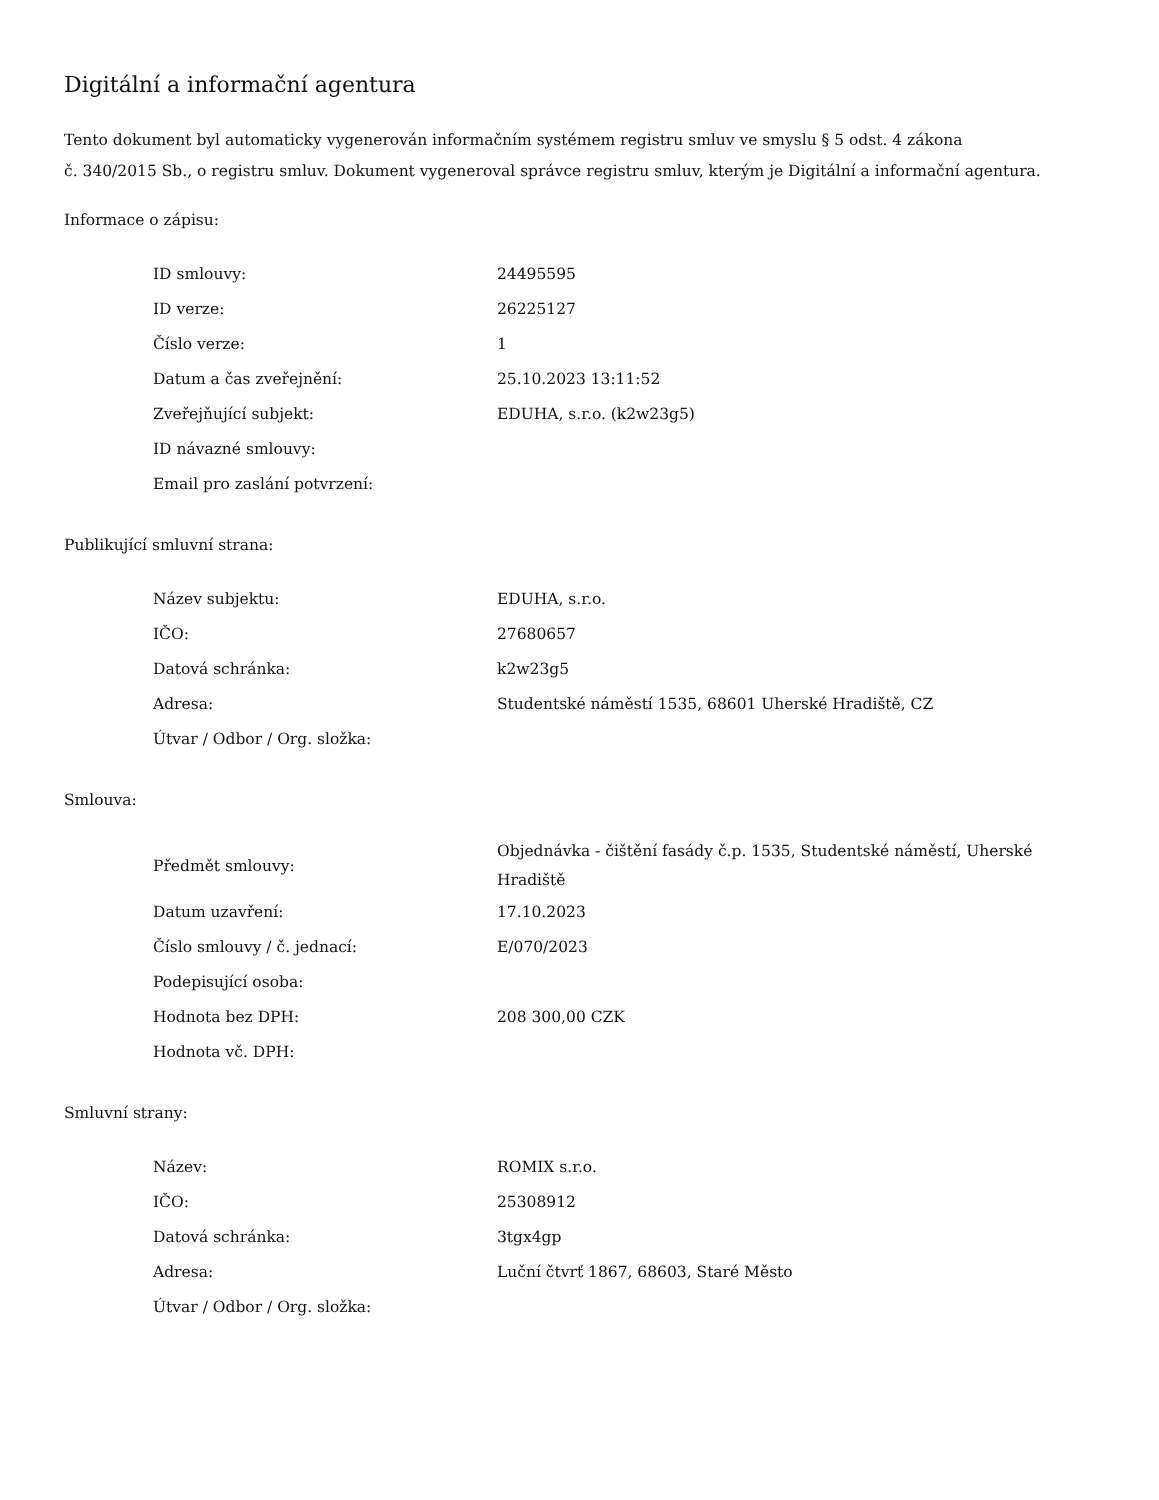Digitální a informační agentura
Tento dokument byl automaticky vygenerován informačním systémem registru smluv ve smyslu § 5 odst. 4 zákona
č. 340/2015 Sb., o registru smluv. Dokument vygeneroval správce registru smluv, kterým je Digitální a informační agentura.
Informace o zápisu:
| ID smlouvy: | 24495595 |
| ID verze: | 26225127 |
| Číslo verze: | 1 |
| Datum a čas zveřejnění: | 25.10.2023 13:11:52 |
| Zveřejňující subjekt: | EDUHA, s.r.o. (k2w23g5) |
| ID návazné smlouvy: | |
| Email pro zaslání potvrzení: | |
Publikující smluvní strana:
| Název subjektu: | EDUHA, s.r.o. |
| IČO: | 27680657 |
| Datová schránka: | k2w23g5 |
| Adresa: | Studentské náměstí 1535, 68601 Uherské Hradiště, CZ |
| Útvar / Odbor / Org. složka: | |
Smlouva:
| Předmět smlouvy: | Objednávka - čištění fasády č.p. 1535, Studentské náměstí, Uherské Hradiště |
| Datum uzavření: | 17.10.2023 |
| Číslo smlouvy / č. jednací: | E/070/2023 |
| Podepisující osoba: | |
| Hodnota bez DPH: | 208 300,00 CZK |
| Hodnota vč. DPH: | |
Smluvní strany:
| Název: | ROMIX s.r.o. |
| IČO: | 25308912 |
| Datová schránka: | 3tgx4gp |
| Adresa: | Luční čtvrť 1867, 68603, Staré Město |
| Útvar / Odbor / Org. složka: | |